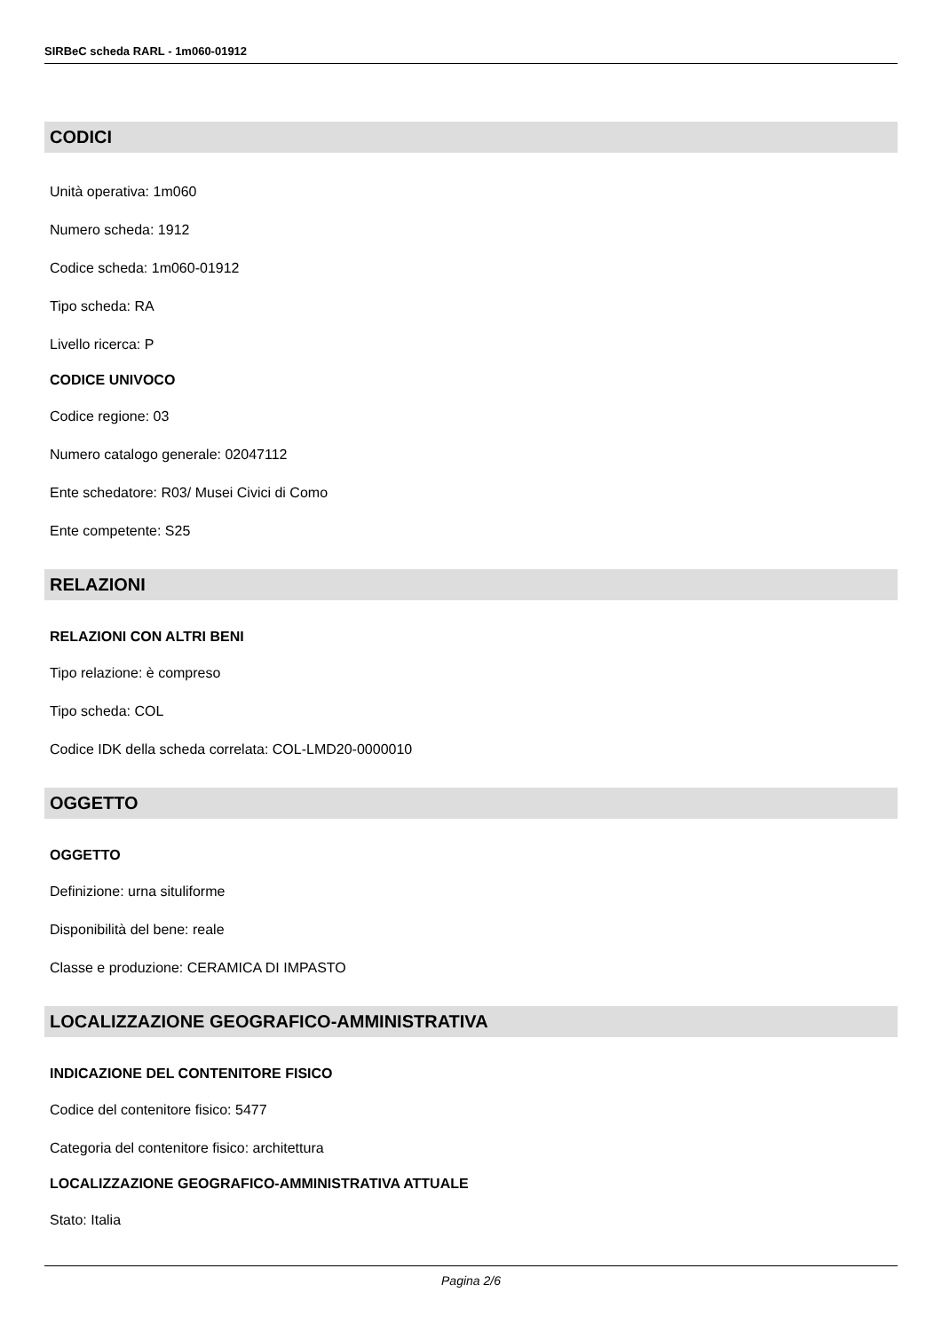SIRBeC scheda RARL - 1m060-01912
CODICI
Unità operativa: 1m060
Numero scheda: 1912
Codice scheda: 1m060-01912
Tipo scheda: RA
Livello ricerca: P
CODICE UNIVOCO
Codice regione: 03
Numero catalogo generale: 02047112
Ente schedatore: R03/ Musei Civici di Como
Ente competente: S25
RELAZIONI
RELAZIONI CON ALTRI BENI
Tipo relazione: è compreso
Tipo scheda: COL
Codice IDK della scheda correlata: COL-LMD20-0000010
OGGETTO
OGGETTO
Definizione: urna situliforme
Disponibilità del bene: reale
Classe e produzione: CERAMICA DI IMPASTO
LOCALIZZAZIONE GEOGRAFICO-AMMINISTRATIVA
INDICAZIONE DEL CONTENITORE FISICO
Codice del contenitore fisico: 5477
Categoria del contenitore fisico: architettura
LOCALIZZAZIONE GEOGRAFICO-AMMINISTRATIVA ATTUALE
Stato: Italia
Pagina 2/6